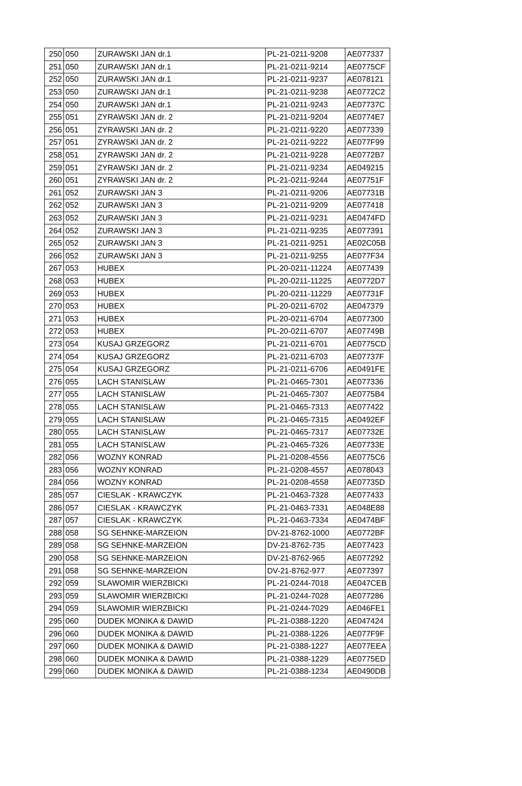| 250 | 050 | ZURAWSKI JAN dr.1 | PL-21-0211-9208 | AE077337 |
| 251 | 050 | ZURAWSKI JAN dr.1 | PL-21-0211-9214 | AE0775CF |
| 252 | 050 | ZURAWSKI JAN dr.1 | PL-21-0211-9237 | AE078121 |
| 253 | 050 | ZURAWSKI JAN dr.1 | PL-21-0211-9238 | AE0772C2 |
| 254 | 050 | ZURAWSKI JAN dr.1 | PL-21-0211-9243 | AE07737C |
| 255 | 051 | ZYRAWSKI JAN dr. 2 | PL-21-0211-9204 | AE0774E7 |
| 256 | 051 | ZYRAWSKI JAN dr. 2 | PL-21-0211-9220 | AE077339 |
| 257 | 051 | ZYRAWSKI JAN dr. 2 | PL-21-0211-9222 | AE077F99 |
| 258 | 051 | ZYRAWSKI JAN dr. 2 | PL-21-0211-9228 | AE0772B7 |
| 259 | 051 | ZYRAWSKI JAN dr. 2 | PL-21-0211-9234 | AE049215 |
| 260 | 051 | ZYRAWSKI JAN dr. 2 | PL-21-0211-9244 | AE07751F |
| 261 | 052 | ZURAWSKI JAN 3 | PL-21-0211-9206 | AE07731B |
| 262 | 052 | ZURAWSKI JAN 3 | PL-21-0211-9209 | AE077418 |
| 263 | 052 | ZURAWSKI JAN 3 | PL-21-0211-9231 | AE0474FD |
| 264 | 052 | ZURAWSKI JAN 3 | PL-21-0211-9235 | AE077391 |
| 265 | 052 | ZURAWSKI JAN 3 | PL-21-0211-9251 | AE02C05B |
| 266 | 052 | ZURAWSKI JAN 3 | PL-21-0211-9255 | AE077F34 |
| 267 | 053 | HUBEX | PL-20-0211-11224 | AE077439 |
| 268 | 053 | HUBEX | PL-20-0211-11225 | AE0772D7 |
| 269 | 053 | HUBEX | PL-20-0211-11229 | AE07731F |
| 270 | 053 | HUBEX | PL-20-0211-6702 | AE047379 |
| 271 | 053 | HUBEX | PL-20-0211-6704 | AE077300 |
| 272 | 053 | HUBEX | PL-20-0211-6707 | AE07749B |
| 273 | 054 | KUSAJ GRZEGORZ | PL-21-0211-6701 | AE0775CD |
| 274 | 054 | KUSAJ GRZEGORZ | PL-21-0211-6703 | AE07737F |
| 275 | 054 | KUSAJ GRZEGORZ | PL-21-0211-6706 | AE0491FE |
| 276 | 055 | LACH STANISLAW | PL-21-0465-7301 | AE077336 |
| 277 | 055 | LACH STANISLAW | PL-21-0465-7307 | AE0775B4 |
| 278 | 055 | LACH STANISLAW | PL-21-0465-7313 | AE077422 |
| 279 | 055 | LACH STANISLAW | PL-21-0465-7315 | AE0492EF |
| 280 | 055 | LACH STANISLAW | PL-21-0465-7317 | AE07732E |
| 281 | 055 | LACH STANISLAW | PL-21-0465-7326 | AE07733E |
| 282 | 056 | WOZNY KONRAD | PL-21-0208-4556 | AE0775C6 |
| 283 | 056 | WOZNY KONRAD | PL-21-0208-4557 | AE078043 |
| 284 | 056 | WOZNY KONRAD | PL-21-0208-4558 | AE07735D |
| 285 | 057 | CIESLAK - KRAWCZYK | PL-21-0463-7328 | AE077433 |
| 286 | 057 | CIESLAK - KRAWCZYK | PL-21-0463-7331 | AE048E88 |
| 287 | 057 | CIESLAK - KRAWCZYK | PL-21-0463-7334 | AE0474BF |
| 288 | 058 | SG SEHNKE-MARZEION | DV-21-8762-1000 | AE0772BF |
| 289 | 058 | SG SEHNKE-MARZEION | DV-21-8762-735 | AE077423 |
| 290 | 058 | SG SEHNKE-MARZEION | DV-21-8762-965 | AE077292 |
| 291 | 058 | SG SEHNKE-MARZEION | DV-21-8762-977 | AE077397 |
| 292 | 059 | SLAWOMIR WIERZBICKI | PL-21-0244-7018 | AE047CEB |
| 293 | 059 | SLAWOMIR WIERZBICKI | PL-21-0244-7028 | AE077286 |
| 294 | 059 | SLAWOMIR WIERZBICKI | PL-21-0244-7029 | AE046FE1 |
| 295 | 060 | DUDEK MONIKA & DAWID | PL-21-0388-1220 | AE047424 |
| 296 | 060 | DUDEK MONIKA & DAWID | PL-21-0388-1226 | AE077F9F |
| 297 | 060 | DUDEK MONIKA & DAWID | PL-21-0388-1227 | AE077EEA |
| 298 | 060 | DUDEK MONIKA & DAWID | PL-21-0388-1229 | AE0775ED |
| 299 | 060 | DUDEK MONIKA & DAWID | PL-21-0388-1234 | AE0490DB |